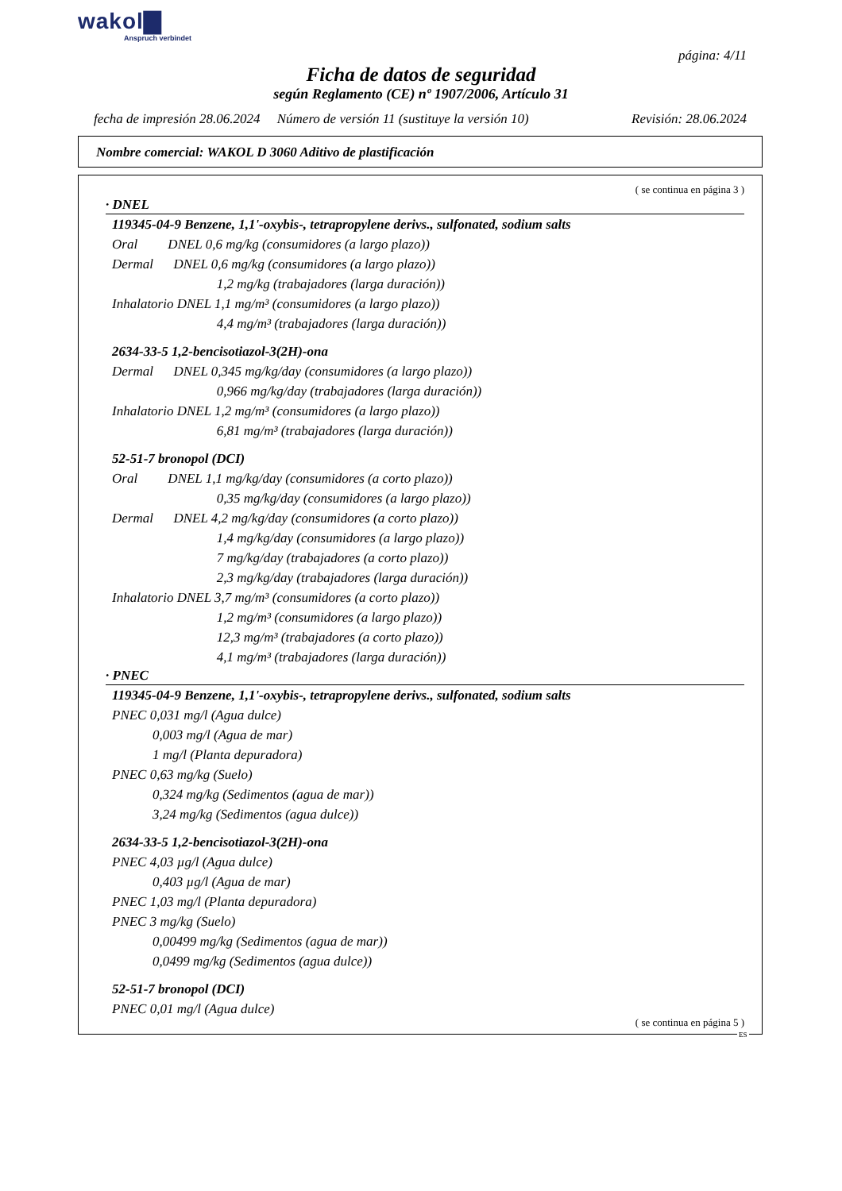wakol▇
Anspruch verbindet
página: 4/11
Ficha de datos de seguridad
según Reglamento (CE) nº 1907/2006, Artículo 31
fecha de impresión 28.06.2024 Número de versión 11 (sustituye la versión 10) Revisión: 28.06.2024
Nombre comercial: WAKOL D 3060 Aditivo de plastificación
( se continua en página 3 )
· DNEL
119345-04-9 Benzene, 1,1'-oxybis-, tetrapropylene derivs., sulfonated, sodium salts
Oral DNEL 0,6 mg/kg (consumidores (a largo plazo))
Dermal DNEL 0,6 mg/kg (consumidores (a largo plazo))
1,2 mg/kg (trabajadores (larga duración))
Inhalatorio DNEL 1,1 mg/m³ (consumidores (a largo plazo))
4,4 mg/m³ (trabajadores (larga duración))
2634-33-5 1,2-bencisotiazol-3(2H)-ona
Dermal DNEL 0,345 mg/kg/day (consumidores (a largo plazo))
0,966 mg/kg/day (trabajadores (larga duración))
Inhalatorio DNEL 1,2 mg/m³ (consumidores (a largo plazo))
6,81 mg/m³ (trabajadores (larga duración))
52-51-7 bronopol (DCI)
Oral DNEL 1,1 mg/kg/day (consumidores (a corto plazo))
0,35 mg/kg/day (consumidores (a largo plazo))
Dermal DNEL 4,2 mg/kg/day (consumidores (a corto plazo))
1,4 mg/kg/day (consumidores (a largo plazo))
7 mg/kg/day (trabajadores (a corto plazo))
2,3 mg/kg/day (trabajadores (larga duración))
Inhalatorio DNEL 3,7 mg/m³ (consumidores (a corto plazo))
1,2 mg/m³ (consumidores (a largo plazo))
12,3 mg/m³ (trabajadores (a corto plazo))
4,1 mg/m³ (trabajadores (larga duración))
· PNEC
119345-04-9 Benzene, 1,1'-oxybis-, tetrapropylene derivs., sulfonated, sodium salts
PNEC 0,031 mg/l (Agua dulce)
0,003 mg/l (Agua de mar)
1 mg/l (Planta depuradora)
PNEC 0,63 mg/kg (Suelo)
0,324 mg/kg (Sedimentos (agua de mar))
3,24 mg/kg (Sedimentos (agua dulce))
2634-33-5 1,2-bencisotiazol-3(2H)-ona
PNEC 4,03 µg/l (Agua dulce)
0,403 µg/l (Agua de mar)
PNEC 1,03 mg/l (Planta depuradora)
PNEC 3 mg/kg (Suelo)
0,00499 mg/kg (Sedimentos (agua de mar))
0,0499 mg/kg (Sedimentos (agua dulce))
52-51-7 bronopol (DCI)
PNEC 0,01 mg/l (Agua dulce)
( se continua en página 5 )
ES